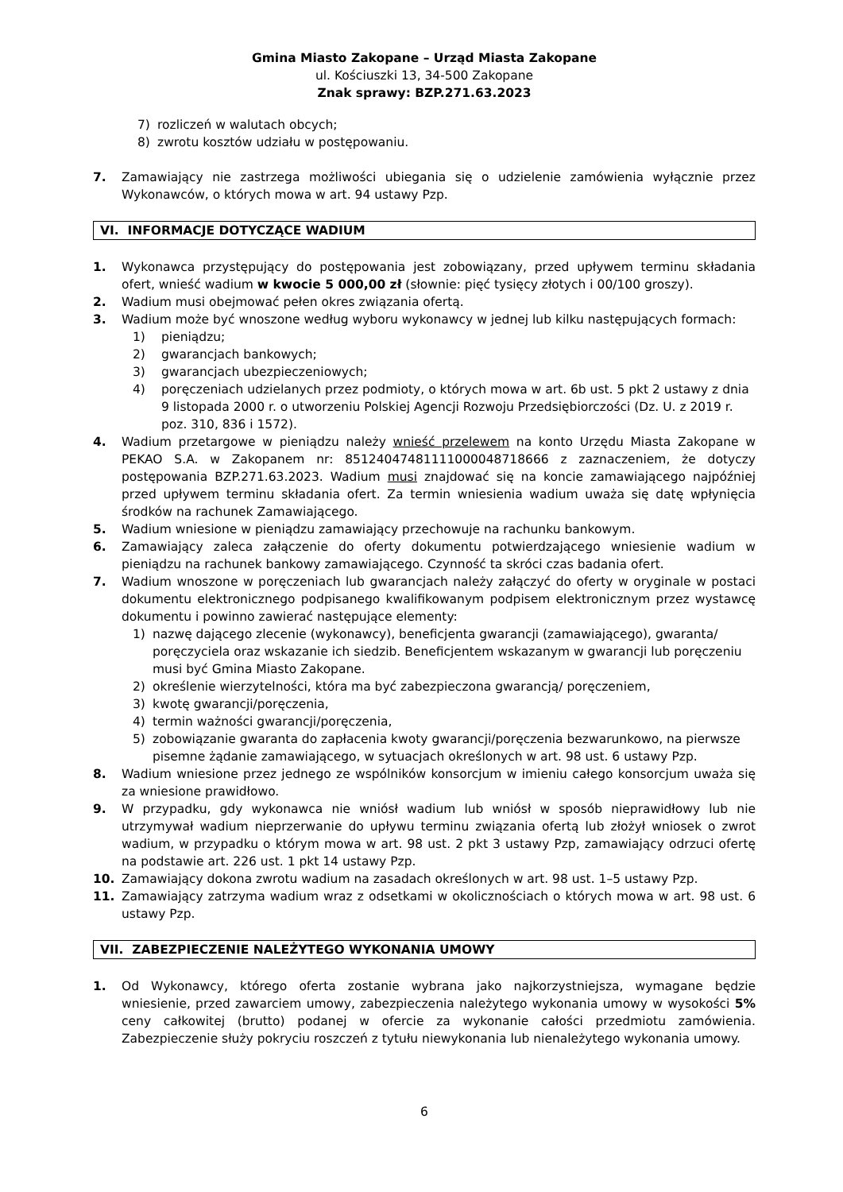Gmina Miasto Zakopane – Urząd Miasta Zakopane
ul. Kościuszki 13, 34-500 Zakopane
Znak sprawy: BZP.271.63.2023
7) rozliczeń w walutach obcych;
8) zwrotu kosztów udziału w postępowaniu.
7. Zamawiający nie zastrzega możliwości ubiegania się o udzielenie zamówienia wyłącznie przez Wykonawców, o których mowa w art. 94 ustawy Pzp.
VI. INFORMACJE DOTYCZĄCE WADIUM
1. Wykonawca przystępujący do postępowania jest zobowiązany, przed upływem terminu składania ofert, wnieść wadium w kwocie 5 000,00 zł (słownie: pięć tysięcy złotych i 00/100 groszy).
2. Wadium musi obejmować pełen okres związania ofertą.
3. Wadium może być wnoszone według wyboru wykonawcy w jednej lub kilku następujących formach:
1) pieniądzu;
2) gwarancjach bankowych;
3) gwarancjach ubezpieczeniowych;
4) poręczeniach udzielanych przez podmioty, o których mowa w art. 6b ust. 5 pkt 2 ustawy z dnia 9 listopada 2000 r. o utworzeniu Polskiej Agencji Rozwoju Przedsiębiorczości (Dz. U. z 2019 r. poz. 310, 836 i 1572).
4. Wadium przetargowe w pieniądzu należy wnieść przelewem na konto Urzędu Miasta Zakopane w PEKAO S.A. w Zakopanem nr: 85124047481111000048718666 z zaznaczeniem, że dotyczy postępowania BZP.271.63.2023. Wadium musi znajdować się na koncie zamawiającego najpóźniej przed upływem terminu składania ofert. Za termin wniesienia wadium uważa się datę wpłynięcia środków na rachunek Zamawiającego.
5. Wadium wniesione w pieniądzu zamawiający przechowuje na rachunku bankowym.
6. Zamawiający zaleca załączenie do oferty dokumentu potwierdzającego wniesienie wadium w pieniądzu na rachunek bankowy zamawiającego. Czynność ta skróci czas badania ofert.
7. Wadium wnoszone w poręczeniach lub gwarancjach należy załączyć do oferty w oryginale w postaci dokumentu elektronicznego podpisanego kwalifikowanym podpisem elektronicznym przez wystawcę dokumentu i powinno zawierać następujące elementy:
1) nazwę dającego zlecenie (wykonawcy), beneficjenta gwarancji (zamawiającego), gwaranta/ poręczyciela oraz wskazanie ich siedzib. Beneficjentem wskazanym w gwarancji lub poręczeniu musi być Gmina Miasto Zakopane.
2) określenie wierzytelności, która ma być zabezpieczona gwarancją/ poręczeniem,
3) kwotę gwarancji/poręczenia,
4) termin ważności gwarancji/poręczenia,
5) zobowiązanie gwaranta do zapłacenia kwoty gwarancji/poręczenia bezwarunkowo, na pierwsze pisemne żądanie zamawiającego, w sytuacjach określonych w art. 98 ust. 6 ustawy Pzp.
8. Wadium wniesione przez jednego ze wspólników konsorcjum w imieniu całego konsorcjum uważa się za wniesione prawidłowo.
9. W przypadku, gdy wykonawca nie wniósł wadium lub wniósł w sposób nieprawidłowy lub nie utrzymywał wadium nieprzerwanie do upływu terminu związania ofertą lub złożył wniosek o zwrot wadium, w przypadku o którym mowa w art. 98 ust. 2 pkt 3 ustawy Pzp, zamawiający odrzuci ofertę na podstawie art. 226 ust. 1 pkt 14 ustawy Pzp.
10. Zamawiający dokona zwrotu wadium na zasadach określonych w art. 98 ust. 1–5 ustawy Pzp.
11. Zamawiający zatrzyma wadium wraz z odsetkami w okolicznościach o których mowa w art. 98 ust. 6 ustawy Pzp.
VII. ZABEZPIECZENIE NALEŻYTEGO WYKONANIA UMOWY
1. Od Wykonawcy, którego oferta zostanie wybrana jako najkorzystniejsza, wymagane będzie wniesienie, przed zawarciem umowy, zabezpieczenia należytego wykonania umowy w wysokości 5% ceny całkowitej (brutto) podanej w ofercie za wykonanie całości przedmiotu zamówienia. Zabezpieczenie służy pokryciu roszczeń z tytułu niewykonania lub nienależytego wykonania umowy.
6